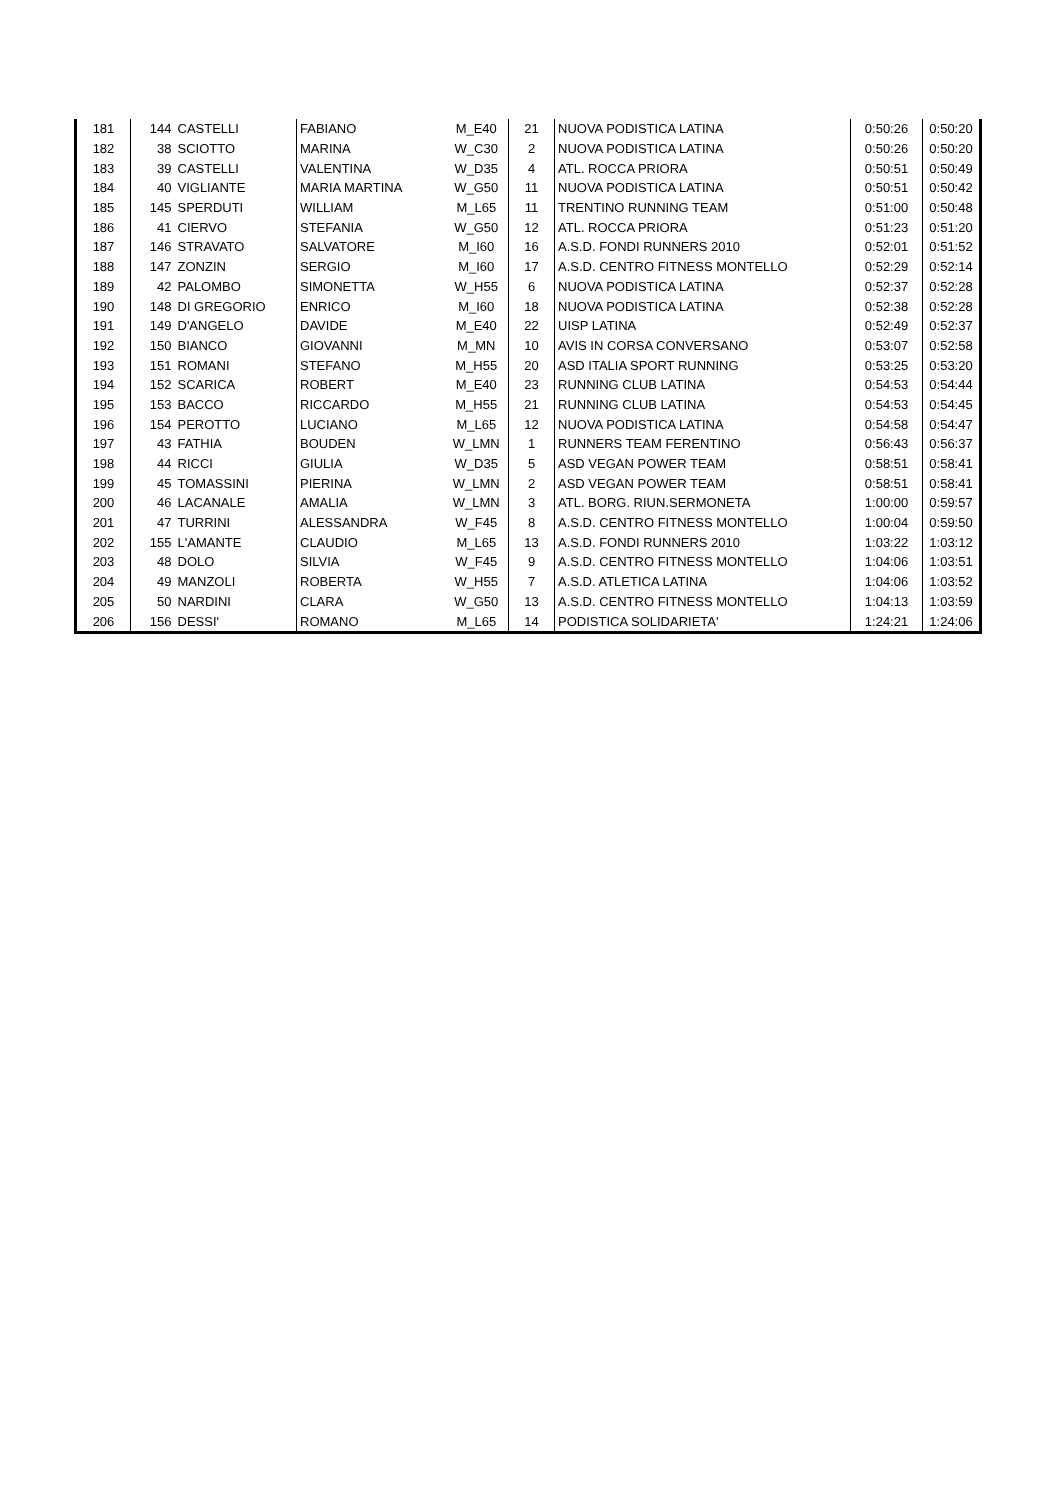| 181 | 144 | CASTELLI | FABIANO | M_E40 | 21 | NUOVA PODISTICA LATINA | 0:50:26 | 0:50:20 |
| 182 | 38 | SCIOTTO | MARINA | W_C30 | 2 | NUOVA PODISTICA LATINA | 0:50:26 | 0:50:20 |
| 183 | 39 | CASTELLI | VALENTINA | W_D35 | 4 | ATL. ROCCA PRIORA | 0:50:51 | 0:50:49 |
| 184 | 40 | VIGLIANTE | MARIA MARTINA | W_G50 | 11 | NUOVA PODISTICA LATINA | 0:50:51 | 0:50:42 |
| 185 | 145 | SPERDUTI | WILLIAM | M_L65 | 11 | TRENTINO RUNNING TEAM | 0:51:00 | 0:50:48 |
| 186 | 41 | CIERVO | STEFANIA | W_G50 | 12 | ATL. ROCCA PRIORA | 0:51:23 | 0:51:20 |
| 187 | 146 | STRAVATO | SALVATORE | M_I60 | 16 | A.S.D. FONDI RUNNERS 2010 | 0:52:01 | 0:51:52 |
| 188 | 147 | ZONZIN | SERGIO | M_I60 | 17 | A.S.D. CENTRO FITNESS MONTELLO | 0:52:29 | 0:52:14 |
| 189 | 42 | PALOMBO | SIMONETTA | W_H55 | 6 | NUOVA PODISTICA LATINA | 0:52:37 | 0:52:28 |
| 190 | 148 | DI GREGORIO | ENRICO | M_I60 | 18 | NUOVA PODISTICA LATINA | 0:52:38 | 0:52:28 |
| 191 | 149 | D'ANGELO | DAVIDE | M_E40 | 22 | UISP LATINA | 0:52:49 | 0:52:37 |
| 192 | 150 | BIANCO | GIOVANNI | M_MN | 10 | AVIS IN CORSA CONVERSANO | 0:53:07 | 0:52:58 |
| 193 | 151 | ROMANI | STEFANO | M_H55 | 20 | ASD ITALIA SPORT RUNNING | 0:53:25 | 0:53:20 |
| 194 | 152 | SCARICA | ROBERT | M_E40 | 23 | RUNNING CLUB LATINA | 0:54:53 | 0:54:44 |
| 195 | 153 | BACCO | RICCARDO | M_H55 | 21 | RUNNING CLUB LATINA | 0:54:53 | 0:54:45 |
| 196 | 154 | PEROTTO | LUCIANO | M_L65 | 12 | NUOVA PODISTICA LATINA | 0:54:58 | 0:54:47 |
| 197 | 43 | FATHIA | BOUDEN | W_LMN | 1 | RUNNERS TEAM FERENTINO | 0:56:43 | 0:56:37 |
| 198 | 44 | RICCI | GIULIA | W_D35 | 5 | ASD VEGAN POWER TEAM | 0:58:51 | 0:58:41 |
| 199 | 45 | TOMASSINI | PIERINA | W_LMN | 2 | ASD VEGAN POWER TEAM | 0:58:51 | 0:58:41 |
| 200 | 46 | LACANALE | AMALIA | W_LMN | 3 | ATL. BORG. RIUN.SERMONETA | 1:00:00 | 0:59:57 |
| 201 | 47 | TURRINI | ALESSANDRA | W_F45 | 8 | A.S.D. CENTRO FITNESS MONTELLO | 1:00:04 | 0:59:50 |
| 202 | 155 | L'AMANTE | CLAUDIO | M_L65 | 13 | A.S.D. FONDI RUNNERS 2010 | 1:03:22 | 1:03:12 |
| 203 | 48 | DOLO | SILVIA | W_F45 | 9 | A.S.D. CENTRO FITNESS MONTELLO | 1:04:06 | 1:03:51 |
| 204 | 49 | MANZOLI | ROBERTA | W_H55 | 7 | A.S.D. ATLETICA LATINA | 1:04:06 | 1:03:52 |
| 205 | 50 | NARDINI | CLARA | W_G50 | 13 | A.S.D. CENTRO FITNESS MONTELLO | 1:04:13 | 1:03:59 |
| 206 | 156 | DESSI' | ROMANO | M_L65 | 14 | PODISTICA SOLIDARIETA' | 1:24:21 | 1:24:06 |